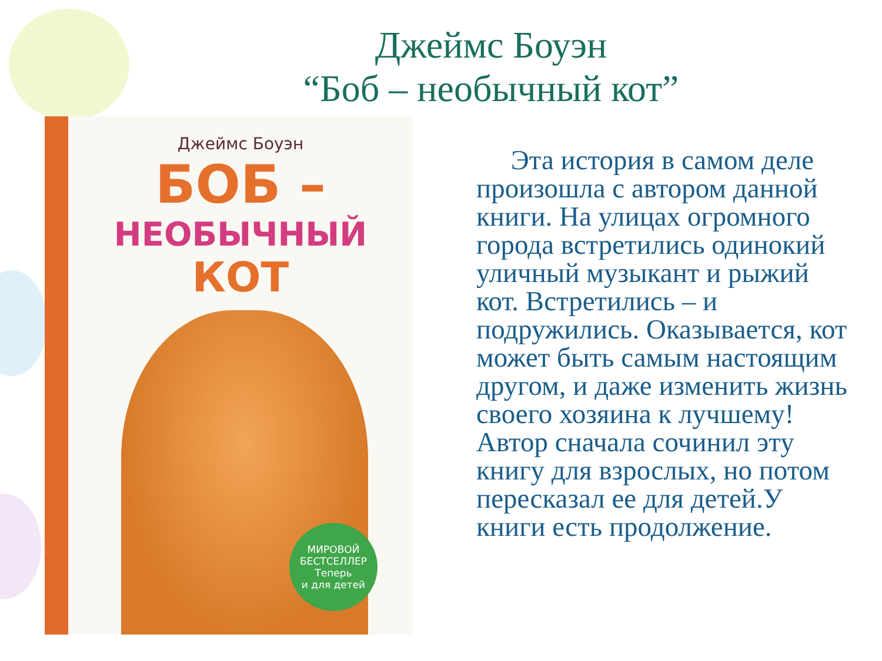Джеймс Боуэн
“Боб – необычный кот”
Джеймс Боуэн
БОБ –
НЕОБЫЧНЫЙ
КОТ
МИРОВОЙ
БЕСТСЕЛЛЕР
Теперь
и для детей
Эта история в самом деле произошла с автором данной книги. На улицах огромного города встретились одинокий уличный музыкант и рыжий кот. Встретились – и подружились. Оказывается, кот может быть самым настоящим другом, и даже изменить жизнь своего хозяина к лучшему! Автор сначала сочинил эту книгу для взрослых, но потом пересказал ее для детей.У книги есть продолжение.